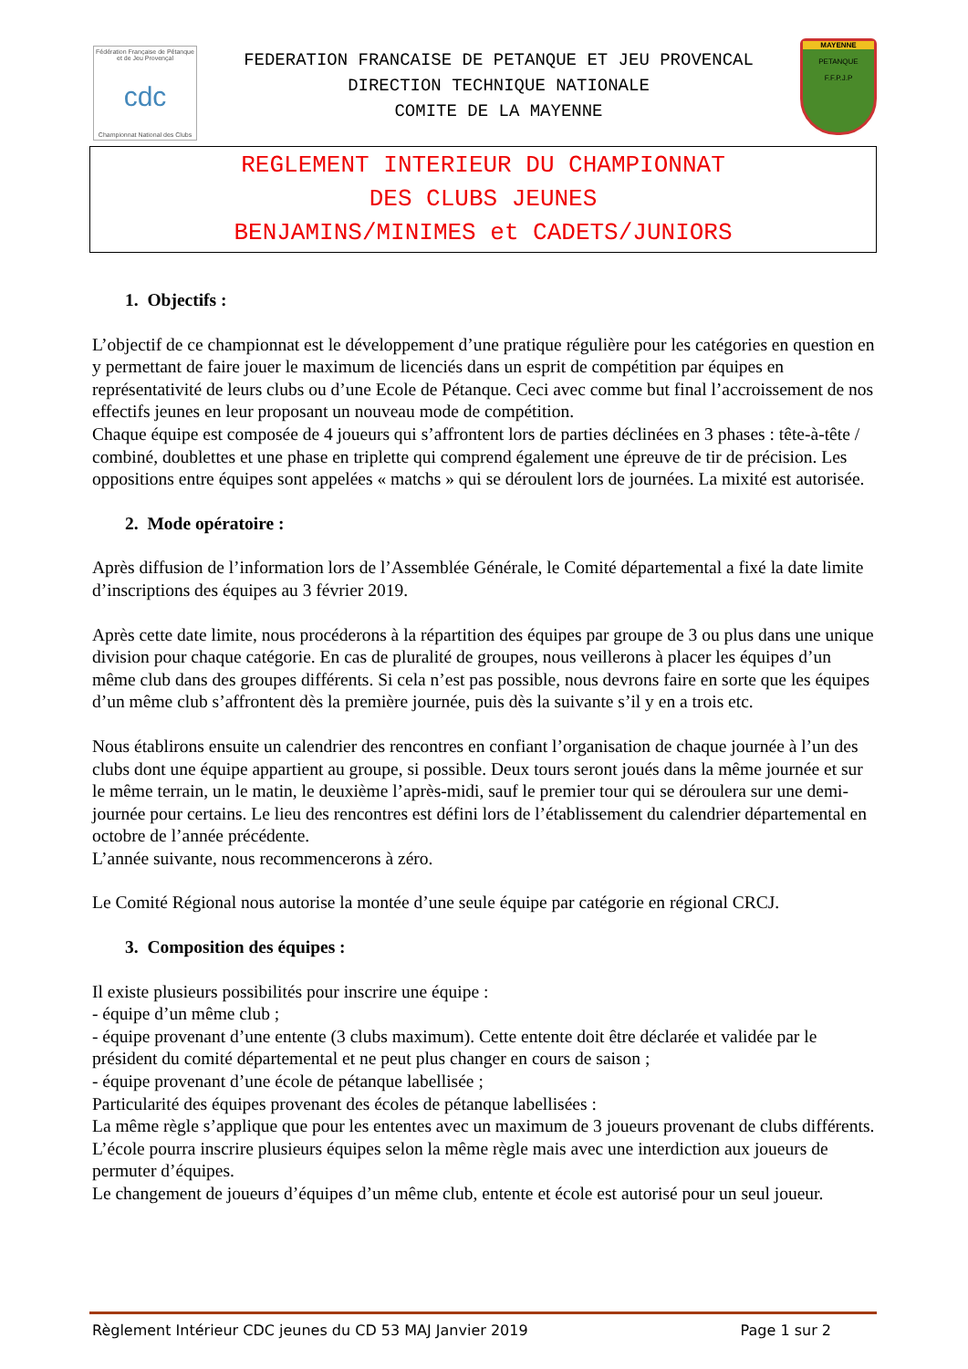Fédération Française de Pétanque et de Jeu Provençal
cdc
Championnat National des Clubs
FEDERATION FRANCAISE DE PETANQUE ET JEU PROVENCAL
DIRECTION TECHNIQUE NATIONALE
COMITE DE LA MAYENNE
MAYENNE
PETANQUE
F.F.P.J.P
REGLEMENT INTERIEUR DU CHAMPIONNAT
DES CLUBS JEUNES
BENJAMINS/MINIMES et CADETS/JUNIORS
1. Objectifs :
L’objectif de ce championnat est le développement d’une pratique régulière pour les catégories en question en y permettant de faire jouer le maximum de licenciés dans un esprit de compétition par équipes en représentativité de leurs clubs ou d’une Ecole de Pétanque. Ceci avec comme but final l’accroissement de nos effectifs jeunes en leur proposant un nouveau mode de compétition.
Chaque équipe est composée de 4 joueurs qui s’affrontent lors de parties déclinées en 3 phases : tête-à-tête / combiné, doublettes et une phase en triplette qui comprend également une épreuve de tir de précision. Les oppositions entre équipes sont appelées « matchs » qui se déroulent lors de journées. La mixité est autorisée.
2. Mode opératoire :
Après diffusion de l’information lors de l’Assemblée Générale, le Comité départemental a fixé la date limite d’inscriptions des équipes au 3 février 2019.
Après cette date limite, nous procéderons à la répartition des équipes par groupe de 3 ou plus dans une unique division pour chaque catégorie. En cas de pluralité de groupes, nous veillerons à placer les équipes d’un même club dans des groupes différents. Si cela n’est pas possible, nous devrons faire en sorte que les équipes d’un même club s’affrontent dès la première journée, puis dès la suivante s’il y en a trois etc.
Nous établirons ensuite un calendrier des rencontres en confiant l’organisation de chaque journée à l’un des clubs dont une équipe appartient au groupe, si possible. Deux tours seront joués dans la même journée et sur le même terrain, un le matin, le deuxième l’après-midi, sauf le premier tour qui se déroulera sur une demi-journée pour certains. Le lieu des rencontres est défini lors de l’établissement du calendrier départemental en octobre de l’année précédente.
L’année suivante, nous recommencerons à zéro.
Le Comité Régional nous autorise la montée d’une seule équipe par catégorie en régional CRCJ.
3. Composition des équipes :
Il existe plusieurs possibilités pour inscrire une équipe :
- équipe d’un même club ;
- équipe provenant d’une entente (3 clubs maximum). Cette entente doit être déclarée et validée par le président du comité départemental et ne peut plus changer en cours de saison ;
- équipe provenant d’une école de pétanque labellisée ;
Particularité des équipes provenant des écoles de pétanque labellisées :
La même règle s’applique que pour les ententes avec un maximum de 3 joueurs provenant de clubs différents.
L’école pourra inscrire plusieurs équipes selon la même règle mais avec une interdiction aux joueurs de permuter d’équipes.
Le changement de joueurs d’équipes d’un même club, entente et école est autorisé pour un seul joueur.
Règlement Intérieur CDC jeunes du CD 53 MAJ Janvier 2019 Page 1 sur 2